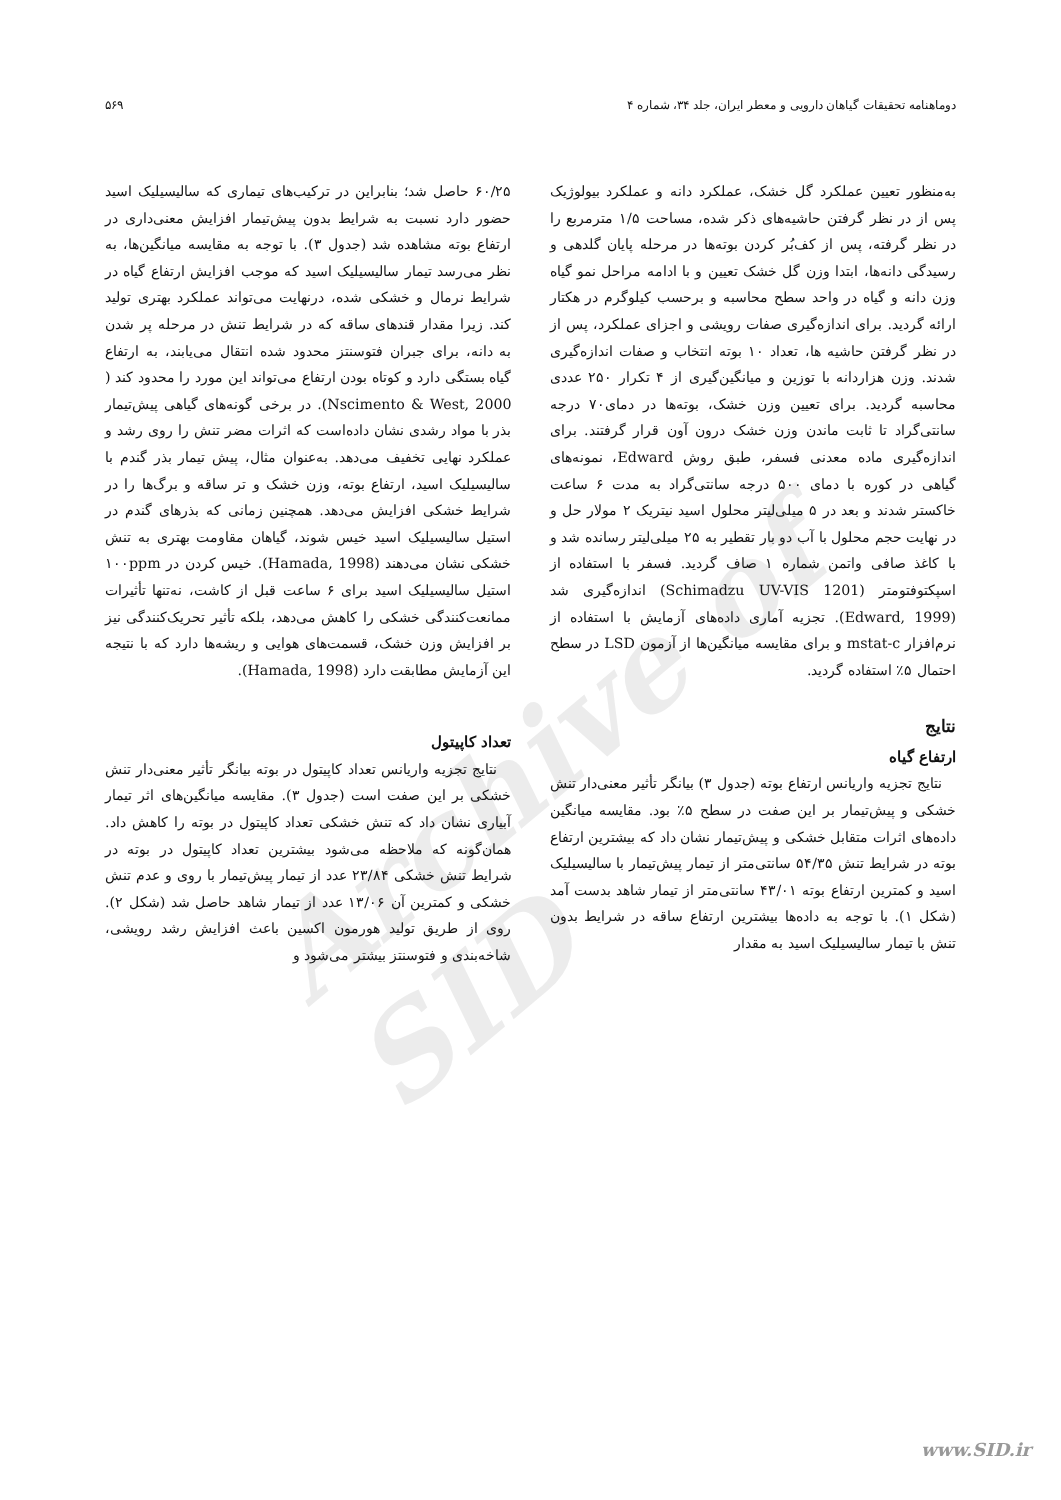دوماهنامه تحقیقات گیاهان دارویی و معطر ایران، جلد ۳۴، شماره ۴ ۵۶۹
Archive of SID
به‌منظور تعیین عملکرد گل خشک، عملکرد دانه و عملکرد بیولوژیک پس از در نظر گرفتن حاشیه‌های ذکر شده، مساحت ۱/۵ مترمربع را در نظر گرفته، پس از کف‌بُر کردن بوته‌ها در مرحله پایان گلدهی و رسیدگی دانه‌ها، ابتدا وزن گل خشک تعیین و با ادامه مراحل نمو گیاه وزن دانه و گیاه در واحد سطح محاسبه و برحسب کیلوگرم در هکتار ارائه گردید. برای اندازه‌گیری صفات رویشی و اجزای عملکرد، پس از در نظر گرفتن حاشیه ها، تعداد ۱۰ بوته انتخاب و صفات اندازه‌گیری شدند. وزن هزاردانه با توزین و میانگین‌گیری از ۴ تکرار ۲۵۰ عددی محاسبه گردید. برای تعیین وزن خشک، بوته‌ها در دمای۷۰ درجه سانتی‌گراد تا ثابت ماندن وزن خشک درون آون قرار گرفتند. برای اندازه‌گیری ماده معدنی فسفر، طبق روش Edward، نمونه‌های گیاهی در کوره با دمای ۵۰۰ درجه سانتی‌گراد به مدت ۶ ساعت خاکستر شدند و بعد در ۵ میلی‌لیتر محلول اسید نیتریک ۲ مولار حل و در نهایت حجم محلول با آب دو بار تقطیر به ۲۵ میلی‌لیتر رسانده شد و با کاغذ صافی واتمن شماره ۱ صاف گردید. فسفر با استفاده از اسپکتوفتومتر (Schimadzu UV-VIS 1201) اندازه‌گیری شد (Edward, 1999). تجزیه آماری داده‌های آزمایش با استفاده از نرم‌افزار mstat-c و برای مقایسه میانگین‌ها از آزمون LSD در سطح احتمال ۵٪ استفاده گردید.
نتایج
ارتفاع گیاه
نتایج تجزیه واریانس ارتفاع بوته (جدول ۳) بیانگر تأثیر معنی‌دار تنش خشکی و پیش‌تیمار بر این صفت در سطح ۵٪ بود. مقایسه میانگین داده‌های اثرات متقابل خشکی و پیش‌تیمار نشان داد که بیشترین ارتفاع بوته در شرایط تنش ۵۴/۳۵ سانتی‌متر از تیمار پیش‌تیمار با سالیسیلیک اسید و کمترین ارتفاع بوته ۴۳/۰۱ سانتی‌متر از تیمار شاهد بدست آمد (شکل ۱). با توجه به داده‌ها بیشترین ارتفاع ساقه در شرایط بدون تنش با تیمار سالیسیلیک اسید به مقدار
۶۰/۲۵ حاصل شد؛ بنابراین در ترکیب‌های تیماری که سالیسیلیک اسید حضور دارد نسبت به شرایط بدون پیش‌تیمار افزایش معنی‌داری در ارتفاع بوته مشاهده شد (جدول ۳). با توجه به مقایسه میانگین‌ها، به نظر می‌رسد تیمار سالیسیلیک اسید که موجب افزایش ارتفاع گیاه در شرایط نرمال و خشکی شده، درنهایت می‌تواند عملکرد بهتری تولید کند. زیرا مقدار قندهای ساقه که در شرایط تنش در مرحله پر شدن به دانه، برای جبران فتوسنتز محدود شده انتقال می‌یابند، به ارتفاع گیاه بستگی دارد و کوتاه بودن ارتفاع می‌تواند این مورد را محدود کند ( Nscimento & West, 2000). در برخی گونه‌های گیاهی پیش‌تیمار بذر با مواد رشدی نشان داده‌است که اثرات مضر تنش را روی رشد و عملکرد نهایی تخفیف می‌دهد. به‌عنوان مثال، پیش تیمار بذر گندم با سالیسیلیک اسید، ارتفاع بوته، وزن خشک و تر ساقه و برگ‌ها را در شرایط خشکی افزایش می‌دهد. همچنین زمانی که بذرهای گندم در استیل سالیسیلیک اسید خیس شوند، گیاهان مقاومت بهتری به تنش خشکی نشان می‌دهند (Hamada, 1998). خیس کردن در ۱۰۰ppm استیل سالیسیلیک اسید برای ۶ ساعت قبل از کاشت، نه‌تنها تأثیرات ممانعت‌کنندگی خشکی را کاهش می‌دهد، بلکه تأثیر تحریک‌کنندگی نیز بر افزایش وزن خشک، قسمت‌های هوایی و ریشه‌ها دارد که با نتیجه این آزمایش مطابقت دارد (Hamada, 1998).
تعداد کاپیتول
نتایج تجزیه واریانس تعداد کاپیتول در بوته بیانگر تأثیر معنی‌دار تنش خشکی بر این صفت است (جدول ۳). مقایسه میانگین‌های اثر تیمار آبیاری نشان داد که تنش خشکی تعداد کاپیتول در بوته را کاهش داد. همان‌گونه که ملاحظه می‌شود بیشترین تعداد کاپیتول در بوته در شرایط تنش خشکی ۲۳/۸۴ عدد از تیمار پیش‌تیمار با روی و عدم تنش خشکی و کمترین آن ۱۳/۰۶ عدد از تیمار شاهد حاصل شد (شکل ۲). روی از طریق تولید هورمون اکسین باعث افزایش رشد رویشی، شاخه‌بندی و فتوسنتز بیشتر می‌شود و
www.SID.ir